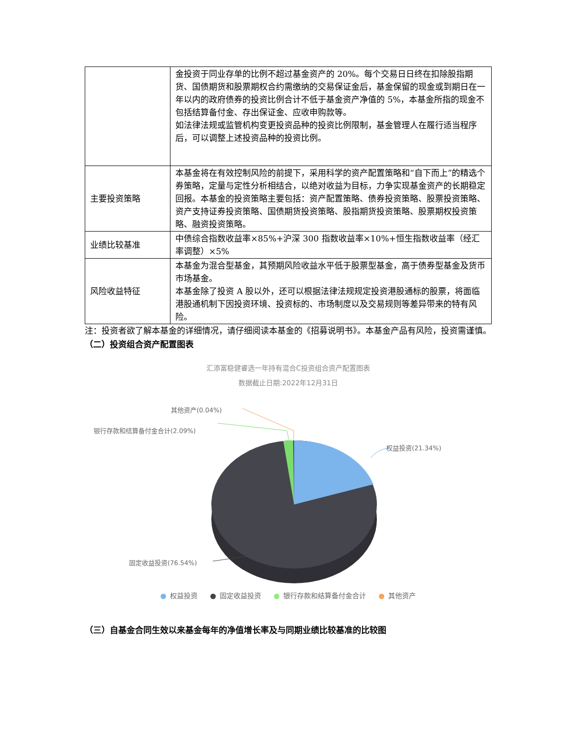| | 金投资于同业存单的比例不超过基金资产的 20%。每个交易日日终在扣除股指期货、国债期货和股票期权合约需缴纳的交易保证金后，基金保留的现金或到期日在一年以内的政府债券的投资比例合计不低于基金资产净值的 5%，本基金所指的现金不包括结算备付金、存出保证金、应收申购款等。 如法律法规或监管机构变更投资品种的投资比例限制，基金管理人在履行适当程序后，可以调整上述投资品种的投资比例。 |
| 主要投资策略 | 本基金将在有效控制风险的前提下，采用科学的资产配置策略和“自下而上”的精选个券策略，定量与定性分析相结合，以绝对收益为目标，力争实现基金资产的长期稳定回报。本基金的投资策略主要包括：资产配置策略、债券投资策略、股票投资策略、资产支持证券投资策略、国债期货投资策略、股指期货投资策略、股票期权投资策略、融资投资策略。 |
| 业绩比较基准 | 中债综合指数收益率×85%+沪深 300 指数收益率×10%+恒生指数收益率（经汇率调整）×5% |
| 风险收益特征 | 本基金为混合型基金，其预期风险收益水平低于股票型基金，高于债券型基金及货币市场基金。 本基金除了投资 A 股以外，还可以根据法律法规规定投资港股通标的股票，将面临港股通机制下因投资环境、投资标的、市场制度以及交易规则等差异带来的特有风险。 |
注：投资者欲了解本基金的详细情况，请仔细阅读本基金的《招募说明书》。本基金产品有风险，投资需谨慎。
（二）投资组合资产配置图表
汇添富稳健睿选一年持有混合C投资组合资产配置图表
数据截止日期:2022年12月31日
其他资产(0.04%)
银行存款和结算备付金合计(2.09%)
权益投资(21.34%)
固定收益投资(76.54%)
权益投资 固定收益投资 银行存款和结算备付金合计 其他资产
（三）自基金合同生效以来基金每年的净值增长率及与同期业绩比较基准的比较图